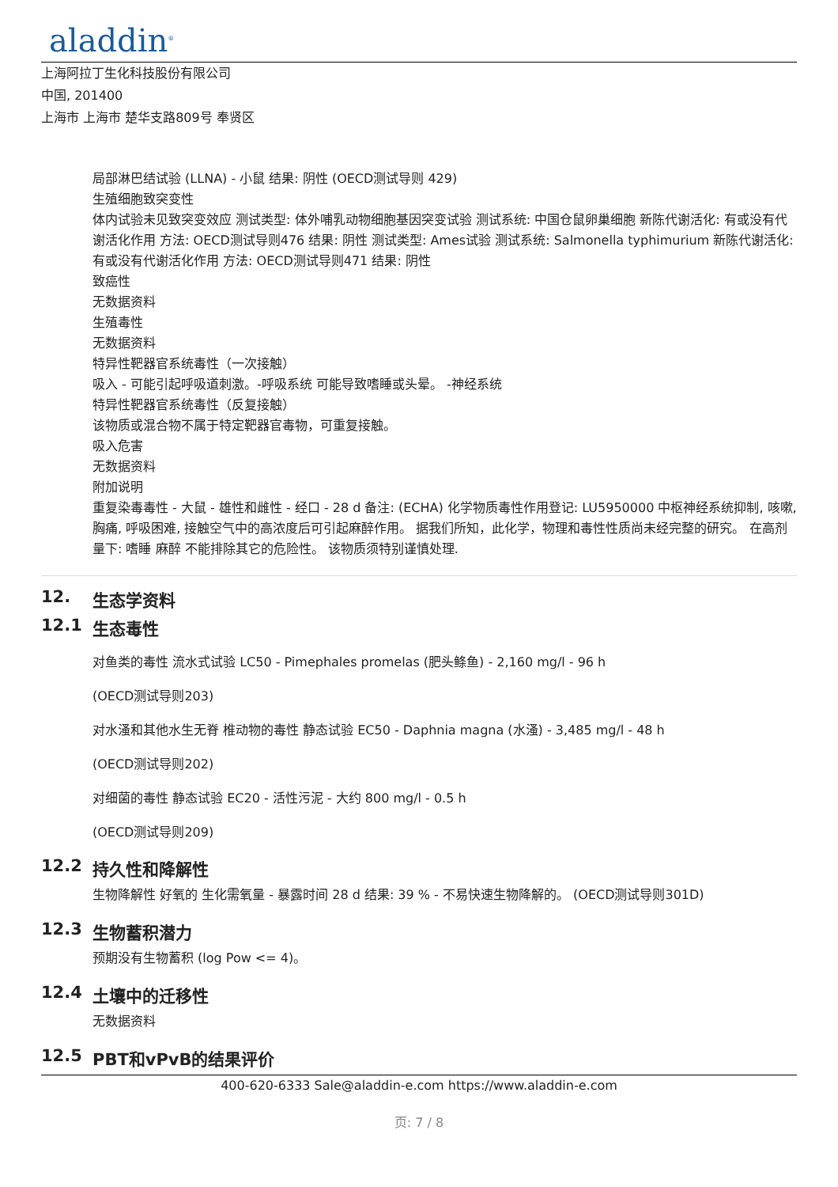aladdin<sup>®</sup>
上海阿拉丁生化科技股份有限公司
中国, 201400
上海市 上海市 楚华支路809号 奉贤区
局部淋巴结试验 (LLNA) - 小鼠 结果: 阴性 (OECD测试导则 429)
生殖细胞致突变性
体内试验未见致突变效应 测试类型: 体外哺乳动物细胞基因突变试验 测试系统: 中国仓鼠卵巢细胞 新陈代谢活化: 有或没有代谢活化作用 方法: OECD测试导则476 结果: 阴性 测试类型: Ames试验 测试系统: Salmonella typhimurium 新陈代谢活化: 有或没有代谢活化作用 方法: OECD测试导则471 结果: 阴性
致癌性
无数据资料
生殖毒性
无数据资料
特异性靶器官系统毒性（一次接触）
吸入 - 可能引起呼吸道刺激。-呼吸系统 可能导致嗜睡或头晕。 -神经系统
特异性靶器官系统毒性（反复接触）
该物质或混合物不属于特定靶器官毒物，可重复接触。
吸入危害
无数据资料
附加说明
重复染毒毒性 - 大鼠 - 雄性和雌性 - 经口 - 28 d 备注: (ECHA) 化学物质毒性作用登记: LU5950000 中枢神经系统抑制, 咳嗽, 胸痛, 呼吸困难, 接触空气中的高浓度后可引起麻醉作用。 据我们所知，此化学，物理和毒性性质尚未经完整的研究。 在高剂量下: 嗜睡 麻醉 不能排除其它的危险性。 该物质须特别谨慎处理.
12. 生态学资料
12.1 生态毒性
对鱼类的毒性 流水式试验 LC50 - Pimephales promelas (肥头鲦鱼) - 2,160 mg/l - 96 h
(OECD测试导则203)
对水溞和其他水生无脊 椎动物的毒性 静态试验 EC50 - Daphnia magna (水溞) - 3,485 mg/l - 48 h
(OECD测试导则202)
对细菌的毒性 静态试验 EC20 - 活性污泥 - 大约 800 mg/l - 0.5 h
(OECD测试导则209)
12.2 持久性和降解性
生物降解性 好氧的 生化需氧量 - 暴露时间 28 d 结果: 39 % - 不易快速生物降解的。 (OECD测试导则301D)
12.3 生物蓄积潜力
预期没有生物蓄积 (log Pow <= 4)。
12.4 土壤中的迁移性
无数据资料
12.5 PBT和vPvB的结果评价
400-620-6333 Sale@aladdin-e.com https://www.aladdin-e.com
页: 7 / 8